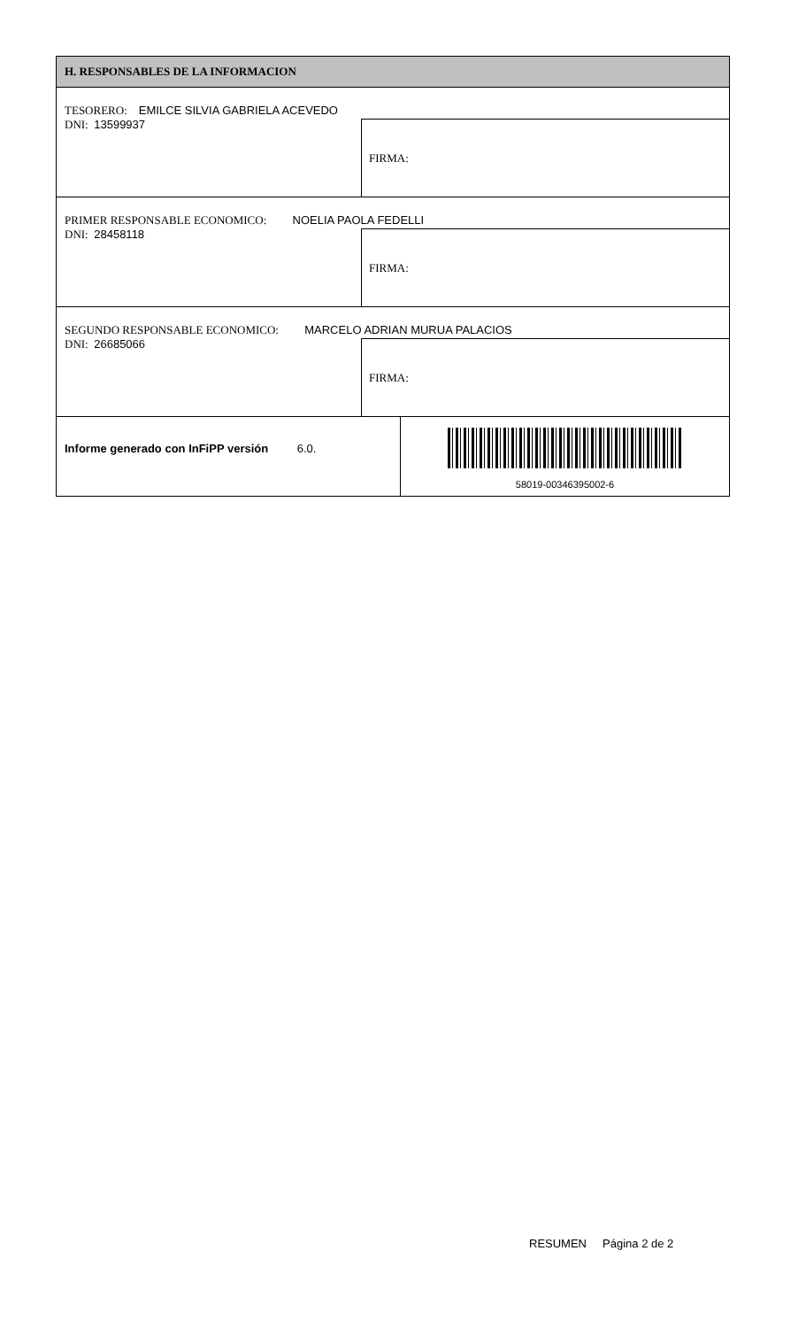H. RESPONSABLES DE LA INFORMACION
TESORERO: EMILCE SILVIA GABRIELA ACEVEDO
DNI: 13599937
FIRMA:
PRIMER RESPONSABLE ECONOMICO: NOELIA PAOLA FEDELLI
DNI: 28458118
FIRMA:
SEGUNDO RESPONSABLE ECONOMICO: MARCELO ADRIAN MURUA PALACIOS
DNI: 26685066
FIRMA:
Informe generado con InFiPP versión 6.0.
58019-00346395002-6
RESUMEN Página 2 de 2